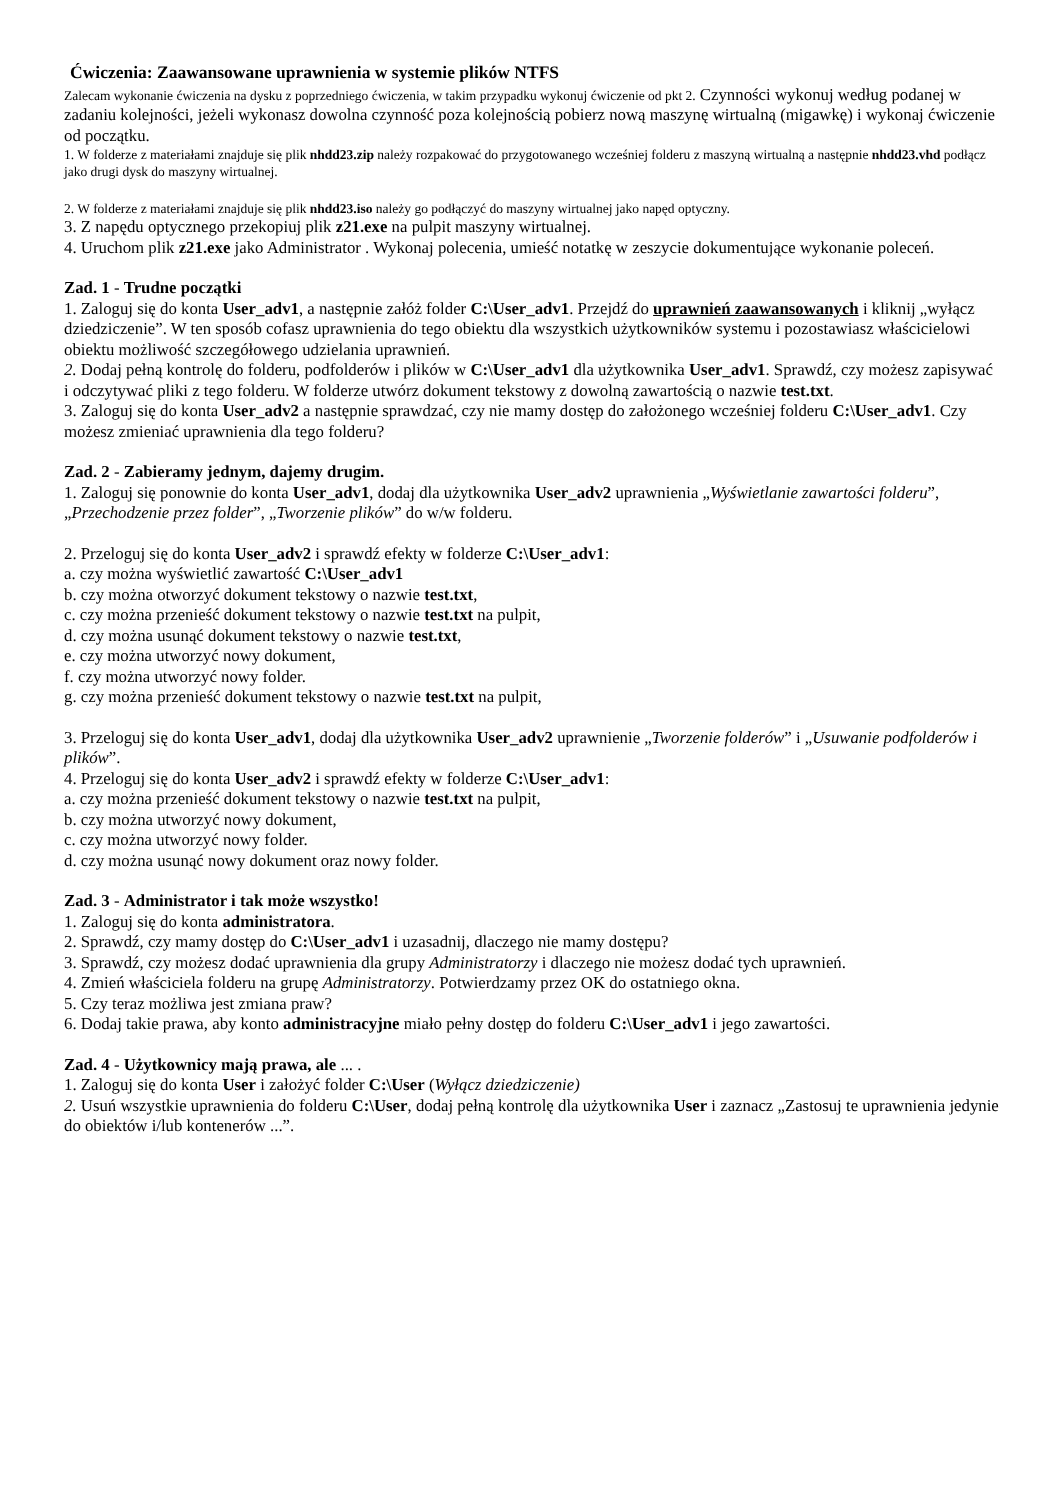Ćwiczenia: Zaawansowane uprawnienia w systemie plików NTFS
Zalecam wykonanie ćwiczenia na dysku z poprzedniego ćwiczenia, w takim przypadku wykonuj ćwiczenie od pkt 2. Czynności wykonuj według podanej w zadaniu kolejności, jeżeli wykonasz dowolna czynność poza kolejnością pobierz nową maszynę wirtualną (migawkę) i wykonaj ćwiczenie od początku.
1. W folderze z materiałami znajduje się plik nhdd23.zip należy rozpakować do przygotowanego wcześniej folderu z maszyną wirtualną a następnie nhdd23.vhd podłącz jako drugi dysk do maszyny wirtualnej.
2. W folderze z materiałami znajduje się plik nhdd23.iso należy go podłączyć do maszyny wirtualnej jako napęd optyczny.
3. Z napędu optycznego przekopiuj plik z21.exe na pulpit maszyny wirtualnej.
4. Uruchom plik z21.exe jako Administrator . Wykonaj polecenia, umieść notatkę w zeszycie dokumentujące wykonanie poleceń.
Zad. 1 - Trudne początki
1. Zaloguj się do konta User_adv1, a następnie załóż folder C:\User_adv1. Przejdź do uprawnień zaawansowanych i kliknij „wyłącz dziedziczenie”. W ten sposób cofasz uprawnienia do tego obiektu dla wszystkich użytkowników systemu i pozostawiasz właścicielowi obiektu możliwość szczegółowego udzielania uprawnień.
2. Dodaj pełną kontrolę do folderu, podfolderów i plików w C:\User_adv1 dla użytkownika User_adv1. Sprawdź, czy możesz zapisywać i odczytywać pliki z tego folderu. W folderze utwórz dokument tekstowy z dowolną zawartością o nazwie test.txt.
3. Zaloguj się do konta User_adv2 a następnie sprawdzać, czy nie mamy dostęp do założonego wcześniej folderu C:\User_adv1. Czy możesz zmieniać uprawnienia dla tego folderu?
Zad. 2 - Zabieramy jednym, dajemy drugim.
1. Zaloguj się ponownie do konta User_adv1, dodaj dla użytkownika User_adv2 uprawnienia „Wyświetlanie zawartości folderu”, „Przechodzenie przez folder”, „Tworzenie plików” do w/w folderu.
2. Przeloguj się do konta User_adv2 i sprawdź efekty w folderze C:\User_adv1:
a. czy można wyświetlić zawartość C:\User_adv1
b. czy można otworzyć dokument tekstowy o nazwie test.txt,
c. czy można przenieść dokument tekstowy o nazwie test.txt na pulpit,
d. czy można usunąć dokument tekstowy o nazwie test.txt,
e. czy można utworzyć nowy dokument,
f. czy można utworzyć nowy folder.
g. czy można przenieść dokument tekstowy o nazwie test.txt na pulpit,
3. Przeloguj się do konta User_adv1, dodaj dla użytkownika User_adv2 uprawnienie „Tworzenie folderów” i „Usuwanie podfolderów i plików”.
4. Przeloguj się do konta User_adv2 i sprawdź efekty w folderze C:\User_adv1:
a. czy można przenieść dokument tekstowy o nazwie test.txt na pulpit,
b. czy można utworzyć nowy dokument,
c. czy można utworzyć nowy folder.
d. czy można usunąć nowy dokument oraz nowy folder.
Zad. 3 - Administrator i tak może wszystko!
1. Zaloguj się do konta administratora.
2. Sprawdź, czy mamy dostęp do C:\User_adv1 i uzasadnij, dlaczego nie mamy dostępu?
3. Sprawdź, czy możesz dodać uprawnienia dla grupy Administratorzy i dlaczego nie możesz dodać tych uprawnień.
4. Zmień właściciela folderu na grupę Administratorzy. Potwierdzamy przez OK do ostatniego okna.
5. Czy teraz możliwa jest zmiana praw?
6. Dodaj takie prawa, aby konto administracyjne miało pełny dostęp do folderu C:\User_adv1 i jego zawartości.
Zad. 4 - Użytkownicy mają prawa, ale ... .
1. Zaloguj się do konta User i założyć folder C:\User (Wyłącz dziedziczenie)
2. Usuń wszystkie uprawnienia do folderu C:\User, dodaj pełną kontrolę dla użytkownika User i zaznacz „Zastosuj te uprawnienia jedynie do obiektów i/lub kontenerów ...”.